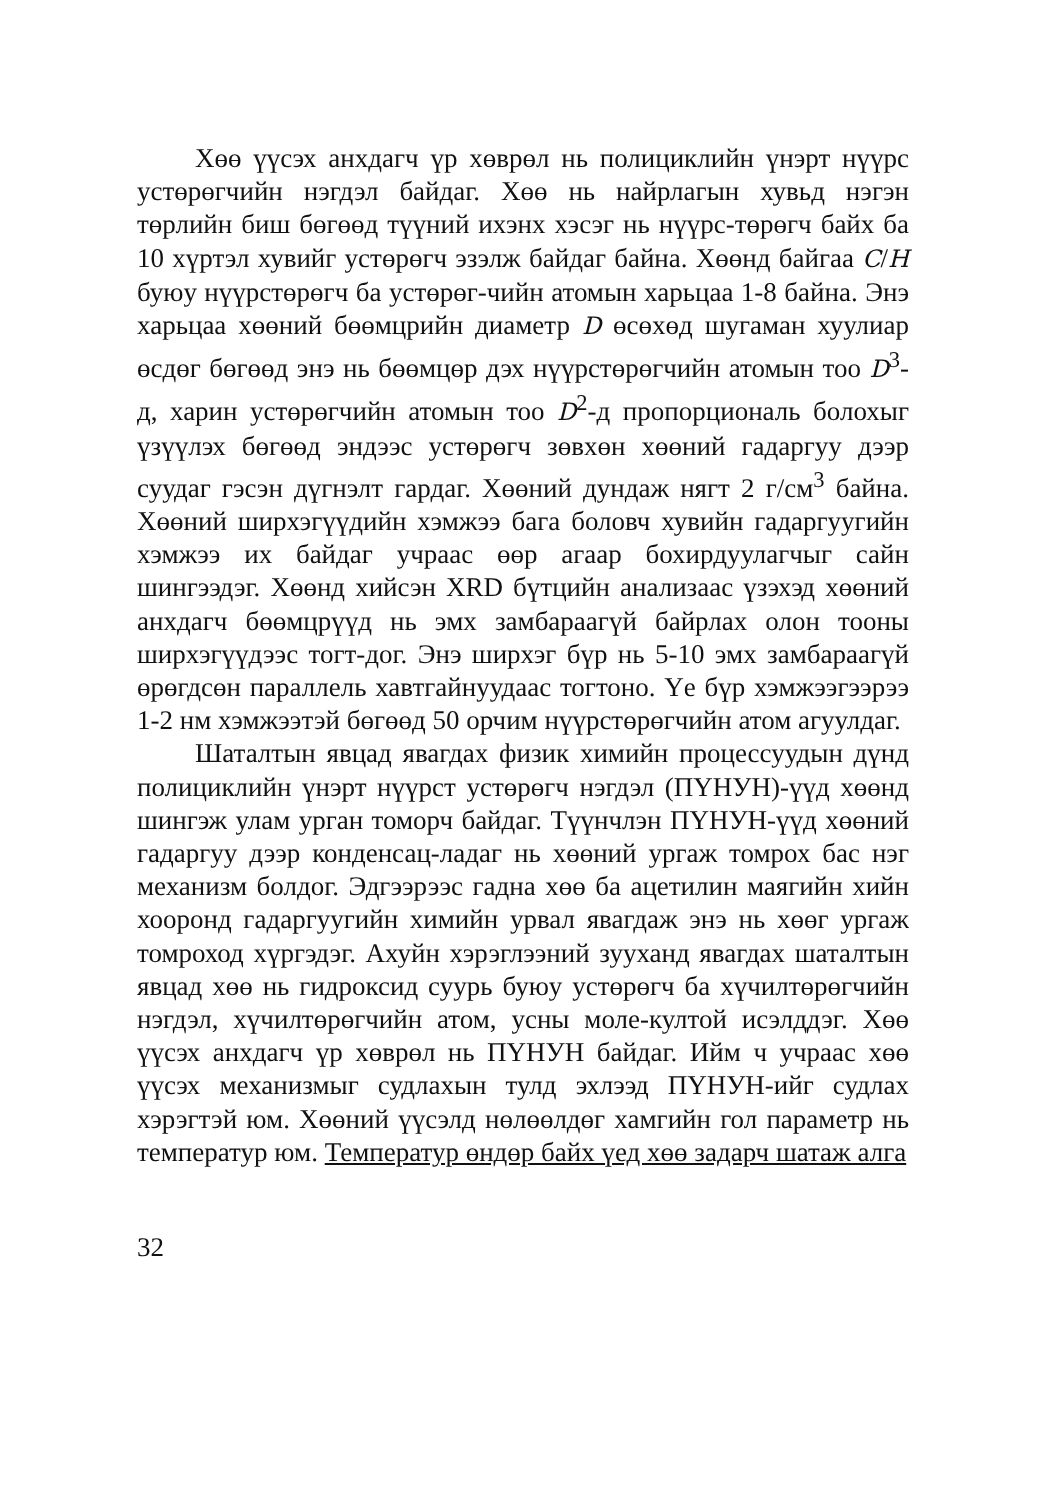Хөө үүсэх анхдагч үр хөврөл нь полициклийн үнэрт нүүрс устөрөгчийн нэгдэл байдаг. Хөө нь найрлагын хувьд нэгэн төрлийн биш бөгөөд түүний ихэнх хэсэг нь нүүрс-төрөгч байх ба 10 хүртэл хувийг устөрөгч эзэлж байдаг байна. Хөөнд байгаа C/H буюу нүүрстөрөгч ба устөрөг-чийн атомын харьцаа 1-8 байна. Энэ харьцаа хөөний бөөмцрийн диаметр D өсөхөд шугаман хуулиар өсдөг бөгөөд энэ нь бөөмцөр дэх нүүрстөрөгчийн атомын тоо D<sup>3</sup>-д, харин устөрөгчийн атомын тоо D<sup>2</sup>-д пропорциональ болохыг үзүүлэх бөгөөд эндээс устөрөгч зөвхөн хөөний гадаргуу дээр суудаг гэсэн дүгнэлт гардаг. Хөөний дундаж нягт 2 г/см<sup>3</sup> байна. Хөөний ширхэгүүдийн хэмжээ бага боловч хувийн гадаргуугийн хэмжээ их байдаг учраас өөр агаар бохирдуулагчыг сайн шингээдэг. Хөөнд хийсэн XRD бүтцийн анализаас үзэхэд хөөний анхдагч бөөмцрүүд нь эмх замбараагүй байрлах олон тооны ширхэгүүдээс тогт-дог. Энэ ширхэг бүр нь 5-10 эмх замбараагүй өрөгдсөн параллель хавтгайнуудаас тогтоно. Үе бүр хэмжээгээрээ 1-2 нм хэмжээтэй бөгөөд 50 орчим нүүрстөрөгчийн атом агуулдаг.
Шаталтын явцад явагдах физик химийн процессуудын дүнд полициклийн үнэрт нүүрст устөрөгч нэгдэл (ПҮНУН)-үүд хөөнд шингэж улам урган томорч байдаг. Түүнчлэн ПҮНУН-үүд хөөний гадаргуу дээр конденсац-ладаг нь хөөний ургаж томрох бас нэг механизм болдог. Эдгээрээс гадна хөө ба ацетилин маягийн хийн хооронд гадаргуугийн химийн урвал явагдаж энэ нь хөөг ургаж томроход хүргэдэг. Ахуйн хэрэглээний зууханд явагдах шаталтын явцад хөө нь гидроксид суурь буюу устөрөгч ба хүчилтөрөгчийн нэгдэл, хүчилтөрөгчийн атом, усны моле-култой исэлддэг. Хөө үүсэх анхдагч үр хөврөл нь ПҮНУН байдаг. Ийм ч учраас хөө үүсэх механизмыг судлахын тулд эхлээд ПҮНУН-ийг судлах хэрэгтэй юм. Хөөний үүсэлд нөлөөлдөг хамгийн гол параметр нь температур юм. Температур өндөр байх үед хөө задарч шатаж алга
32